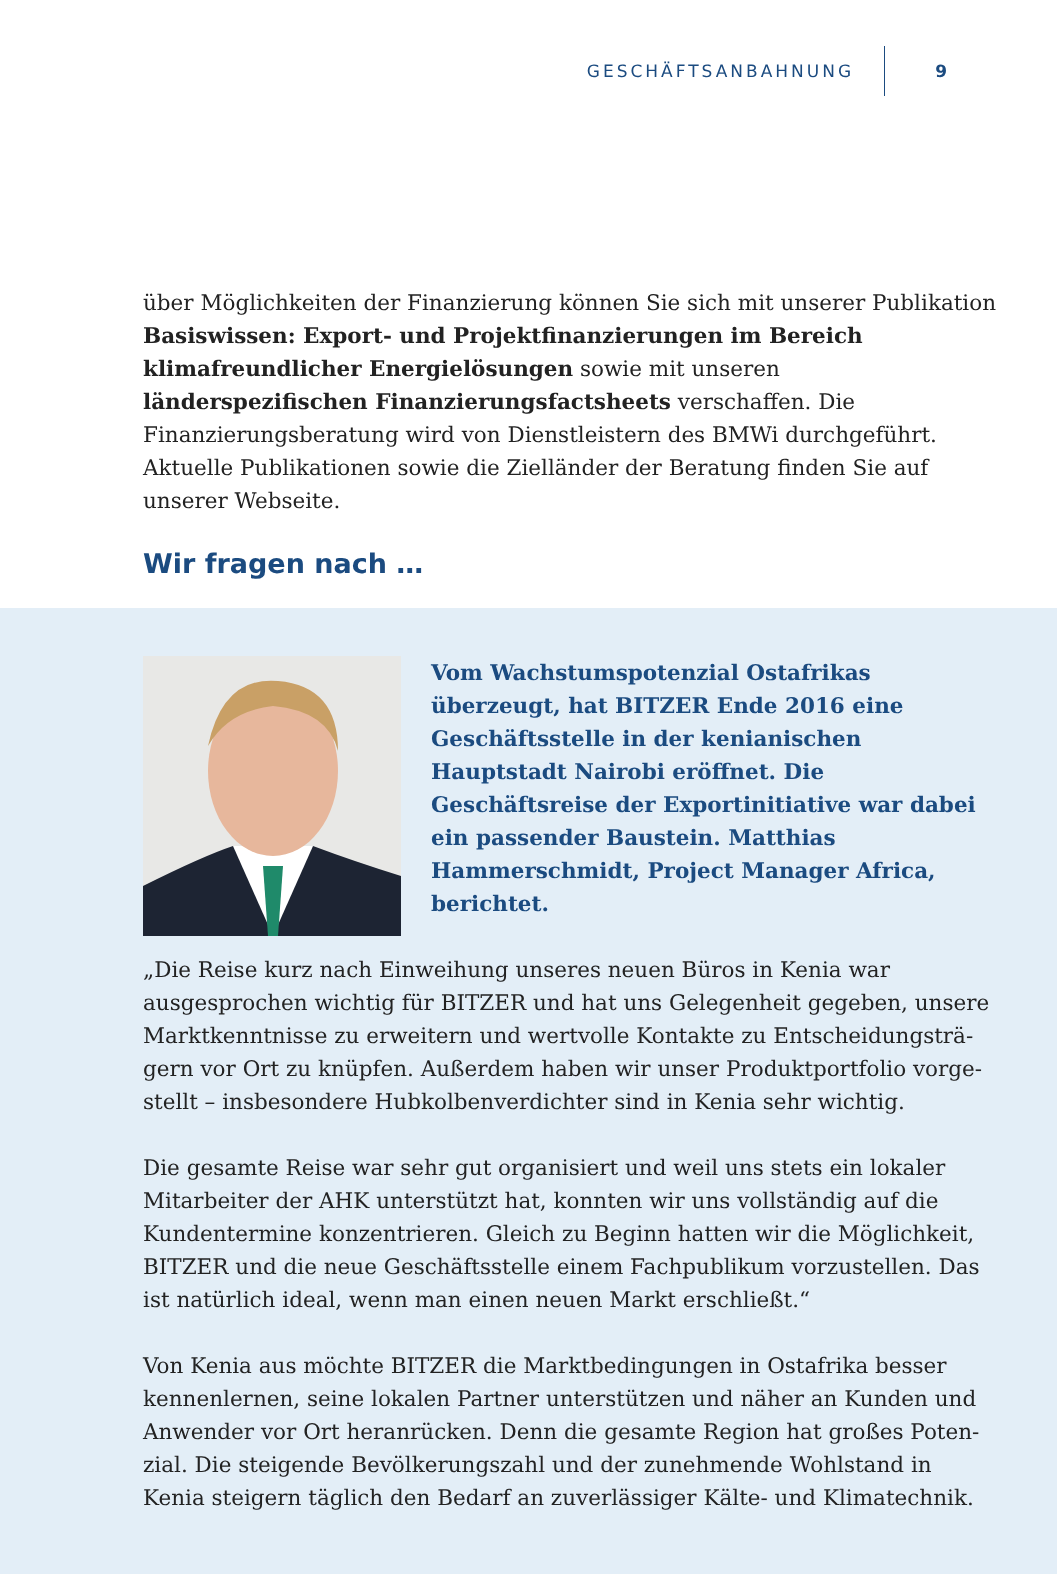GESCHÄFTSANBAHNUNG 9
über Möglichkeiten der Finanzierung können Sie sich mit unserer Publikation Basiswissen: Export- und Projektfinanzierungen im Bereich klimafreundlicher Energielösungen sowie mit unseren länderspezifischen Finanzierungsfact­sheets verschaffen. Die Finanzierungsberatung wird von Dienstleistern des BMWi durchgeführt. Aktuelle Publikationen sowie die Zielländer der Beratung finden Sie auf unserer Webseite.
Wir fragen nach …
Vom Wachstumspotenzial Ostafrikas überzeugt, hat BITZER Ende 2016 eine Geschäftsstelle in der kenianischen Hauptstadt Nairobi eröffnet. Die Geschäftsreise der Exportinitiative war dabei ein passender Baustein. Matthias Hammerschmidt, Project Manager Africa, berichtet.
„Die Reise kurz nach Einweihung unseres neuen Büros in Kenia war ausgesprochen wichtig für BITZER und hat uns Gelegenheit gegeben, unsere Marktkenntnisse zu erweitern und wertvolle Kontakte zu Entscheidungsträ­gern vor Ort zu knüpfen. Außerdem haben wir unser Produktportfolio vorge­stellt – insbesondere Hubkolbenverdichter sind in Kenia sehr wichtig.
Die gesamte Reise war sehr gut organisiert und weil uns stets ein lokaler Mitar­beiter der AHK unterstützt hat, konnten wir uns vollständig auf die Kunden­termine konzentrieren. Gleich zu Beginn hatten wir die Möglichkeit, BITZER und die neue Geschäftsstelle einem Fachpublikum vorzustellen. Das ist natür­lich ideal, wenn man einen neuen Markt erschließt.“
Von Kenia aus möchte BITZER die Marktbedingungen in Ostafrika besser ken­nenlernen, seine lokalen Partner unterstützen und näher an Kunden und Anwender vor Ort heranrücken. Denn die gesamte Region hat großes Poten­zial. Die steigende Bevölkerungszahl und der zunehmende Wohlstand in Kenia steigern täglich den Bedarf an zuverlässiger Kälte- und Klimatechnik.